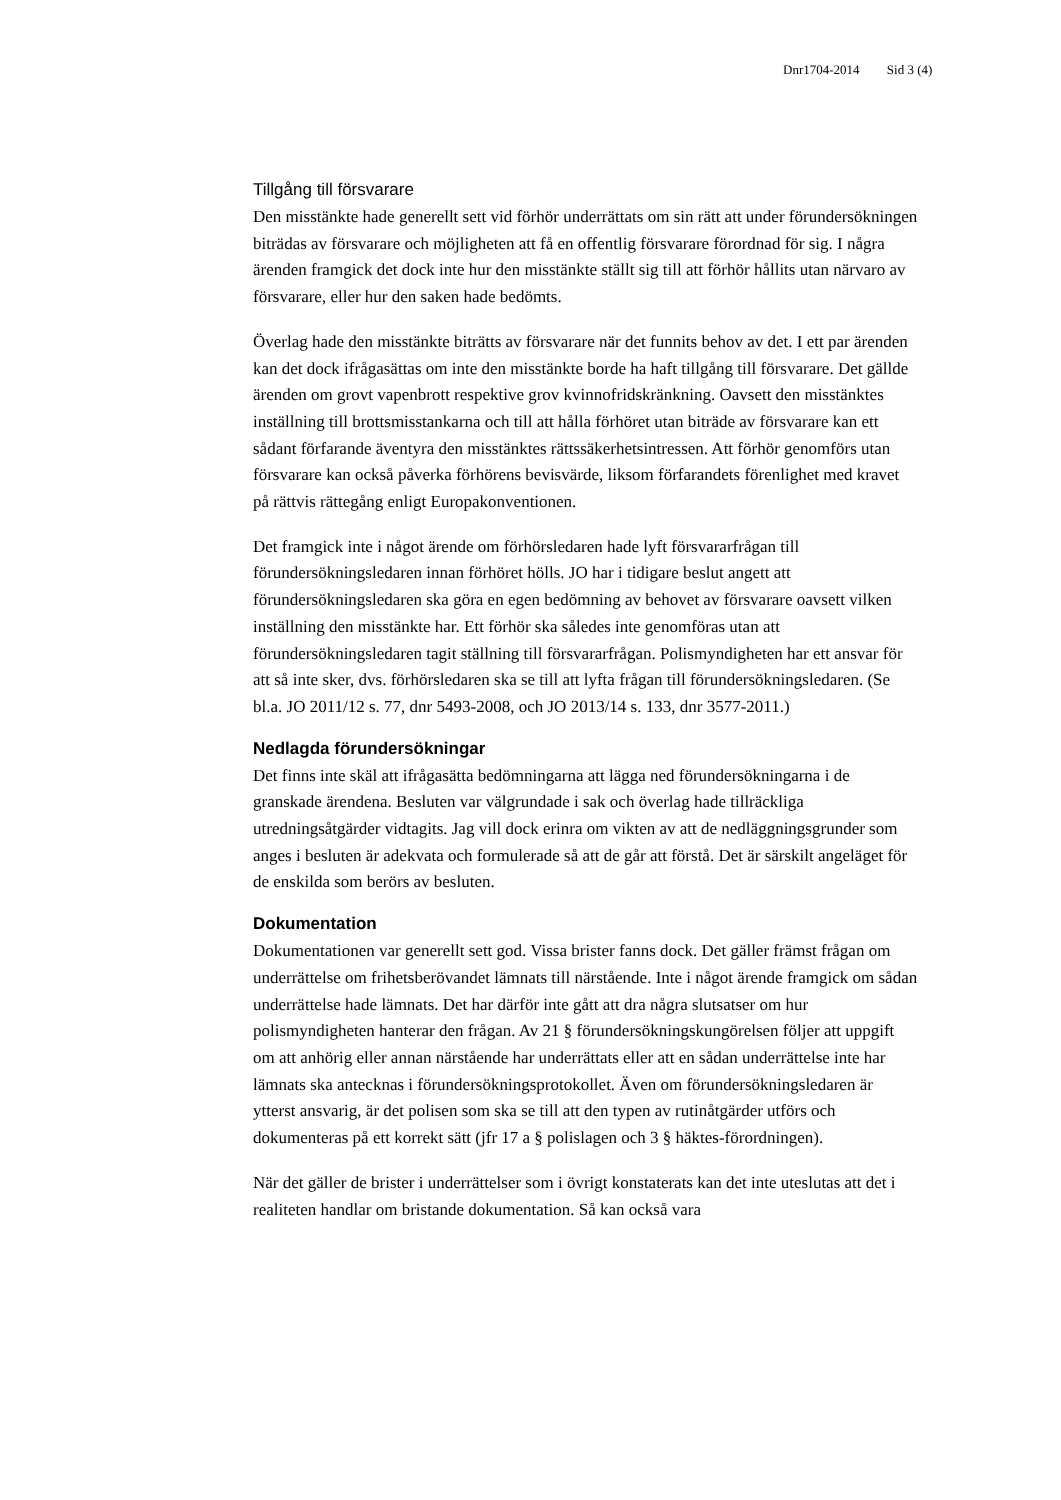Dnr1704-2014 Sid 3 (4)
Tillgång till försvarare
Den misstänkte hade generellt sett vid förhör underrättats om sin rätt att under förundersökningen biträdas av försvarare och möjligheten att få en offentlig försvarare förordnad för sig. I några ärenden framgick det dock inte hur den misstänkte ställt sig till att förhör hållits utan närvaro av försvarare, eller hur den saken hade bedömts.
Överlag hade den misstänkte biträtts av försvarare när det funnits behov av det. I ett par ärenden kan det dock ifrågasättas om inte den misstänkte borde ha haft tillgång till försvarare. Det gällde ärenden om grovt vapenbrott respektive grov kvinnofridskränkning. Oavsett den misstänktes inställning till brottsmisstankarna och till att hålla förhöret utan biträde av försvarare kan ett sådant förfarande äventyra den misstänktes rättssäkerhetsintressen. Att förhör genomförs utan försvarare kan också påverka förhörens bevisvärde, liksom förfarandets förenlighet med kravet på rättvis rättegång enligt Europakonventionen.
Det framgick inte i något ärende om förhörsledaren hade lyft försvararfrågan till förundersökningsledaren innan förhöret hölls. JO har i tidigare beslut angett att förundersökningsledaren ska göra en egen bedömning av behovet av försvarare oavsett vilken inställning den misstänkte har. Ett förhör ska således inte genomföras utan att förundersökningsledaren tagit ställning till försvararfrågan. Polismyndigheten har ett ansvar för att så inte sker, dvs. förhörsledaren ska se till att lyfta frågan till förundersökningsledaren. (Se bl.a. JO 2011/12 s. 77, dnr 5493-2008, och JO 2013/14 s. 133, dnr 3577-2011.)
Nedlagda förundersökningar
Det finns inte skäl att ifrågasätta bedömningarna att lägga ned förundersökningarna i de granskade ärendena. Besluten var välgrundade i sak och överlag hade tillräckliga utredningsåtgärder vidtagits. Jag vill dock erinra om vikten av att de nedläggningsgrunder som anges i besluten är adekvata och formulerade så att de går att förstå. Det är särskilt angeläget för de enskilda som berörs av besluten.
Dokumentation
Dokumentationen var generellt sett god. Vissa brister fanns dock. Det gäller främst frågan om underrättelse om frihetsberövandet lämnats till närstående. Inte i något ärende framgick om sådan underrättelse hade lämnats. Det har därför inte gått att dra några slutsatser om hur polismyndigheten hanterar den frågan. Av 21 § förundersökningskungörelsen följer att uppgift om att anhörig eller annan närstående har underrättats eller att en sådan underrättelse inte har lämnats ska antecknas i förundersökningsprotokollet. Även om förundersökningsledaren är ytterst ansvarig, är det polisen som ska se till att den typen av rutinåtgärder utförs och dokumenteras på ett korrekt sätt (jfr 17 a § polislagen och 3 § häktes-förordningen).
När det gäller de brister i underrättelser som i övrigt konstaterats kan det inte uteslutas att det i realiteten handlar om bristande dokumentation. Så kan också vara